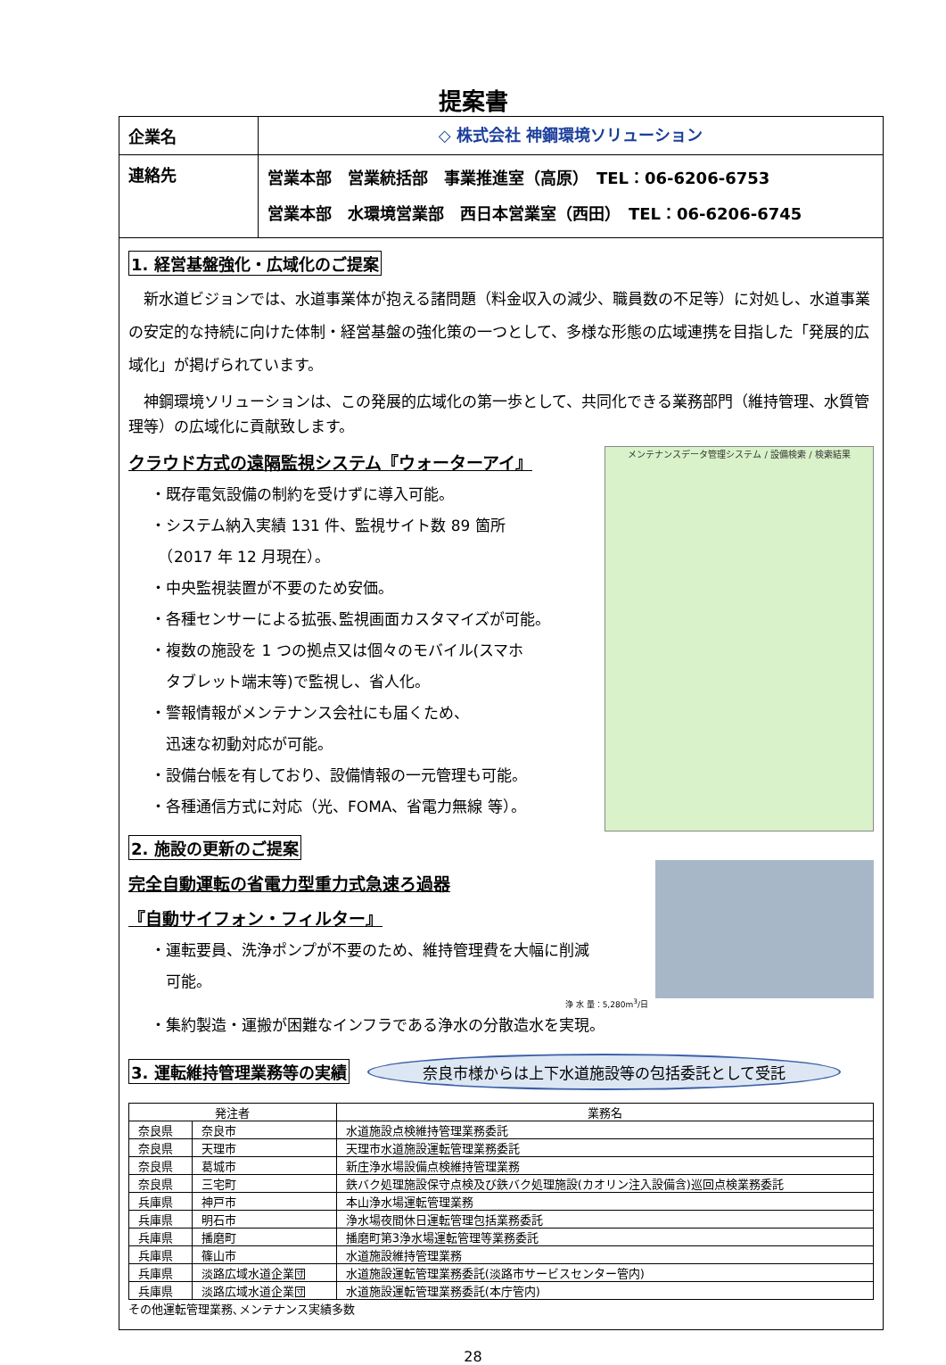提案書
企業名 ◇ 株式会社 神鋼環境ソリューション
連絡先
営業本部　営業統括部　事業推進室（高原）　TEL：06-6206-6753
営業本部　水環境営業部　西日本営業室（西田）　TEL：06-6206-6745
1. 経営基盤強化・広域化のご提案
　新水道ビジョンでは、水道事業体が抱える諸問題（料金収入の減少、職員数の不足等）に対処し、水道事業の安定的な持続に向けた体制・経営基盤の強化策の一つとして、多様な形態の広域連携を目指した「発展的広域化」が掲げられています。
　神鋼環境ソリューションは、この発展的広域化の第一歩として、共同化できる業務部門（維持管理、水質管理等）の広域化に貢献致します。
メンテナンスデータ管理システム / 設備検索 / 検索結果
クラウド方式の遠隔監視システム『ウォーターアイ』
・既存電気設備の制約を受けずに導入可能。
・システム納入実績 131 件、監視サイト数 89 箇所
　（2017 年 12 月現在）。
・中央監視装置が不要のため安価。
・各種センサーによる拡張､監視画面カスタマイズが可能。
・複数の施設を 1 つの拠点又は個々のモバイル(スマホ
　タブレット端末等)で監視し、省人化。
・警報情報がメンテナンス会社にも届くため、
　迅速な初動対応が可能。
・設備台帳を有しており、設備情報の一元管理も可能。
・各種通信方式に対応（光、FOMA、省電力無線 等）。
2. 施設の更新のご提案
完全自動運転の省電力型重力式急速ろ過器
『自動サイフォン・フィルター』
・運転要員、洗浄ポンプが不要のため、維持管理費を大幅に削減
　可能。
浄 水 量：5,280m<sup>3</sup>/日
・集約製造・運搬が困難なインフラである浄水の分散造水を実現。
3. 運転維持管理業務等の実績 奈良市様からは上下水道施設等の包括委託として受託
| 発注者 | | 業務名 |
| --- | --- | --- |
| 奈良県 | 奈良市 | 水道施設点検維持管理業務委託 |
| 奈良県 | 天理市 | 天理市水道施設運転管理業務委託 |
| 奈良県 | 葛城市 | 新庄浄水場設備点検維持管理業務 |
| 奈良県 | 三宅町 | 鉄バク処理施設保守点検及び鉄バク処理施設(カオリン注入設備含)巡回点検業務委託 |
| 兵庫県 | 神戸市 | 本山浄水場運転管理業務 |
| 兵庫県 | 明石市 | 浄水場夜間休日運転管理包括業務委託 |
| 兵庫県 | 播磨町 | 播磨町第3浄水場運転管理等業務委託 |
| 兵庫県 | 篠山市 | 水道施設維持管理業務 |
| 兵庫県 | 淡路広域水道企業団 | 水道施設運転管理業務委託(淡路市サービスセンター管内) |
| 兵庫県 | 淡路広域水道企業団 | 水道施設運転管理業務委託(本庁管内) |
その他運転管理業務､メンテナンス実績多数
28